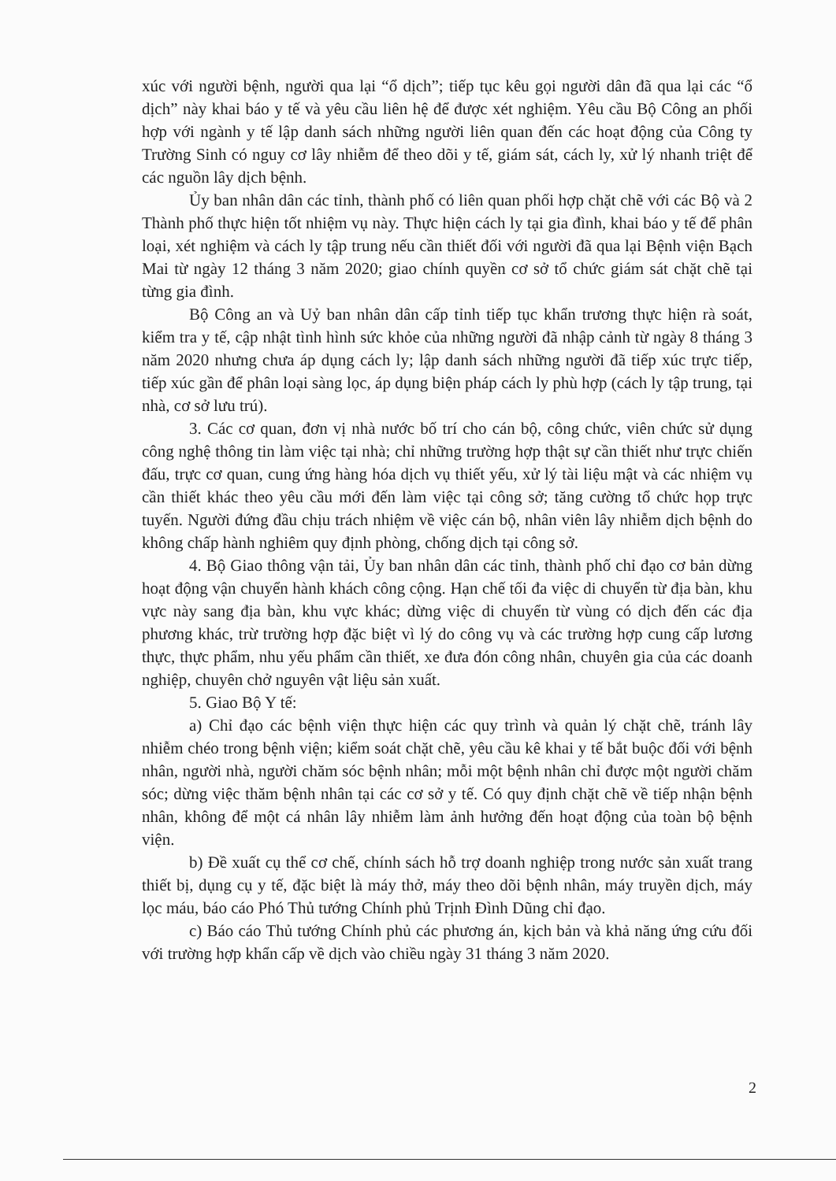xúc với người bệnh, người qua lại “ổ dịch”; tiếp tục kêu gọi người dân đã qua lại các “ổ dịch” này khai báo y tế và yêu cầu liên hệ để được xét nghiệm. Yêu cầu Bộ Công an phối hợp với ngành y tế lập danh sách những người liên quan đến các hoạt động của Công ty Trường Sinh có nguy cơ lây nhiễm để theo dõi y tế, giám sát, cách ly, xử lý nhanh triệt để các nguồn lây dịch bệnh.
Ủy ban nhân dân các tỉnh, thành phố có liên quan phối hợp chặt chẽ với các Bộ và 2 Thành phố thực hiện tốt nhiệm vụ này. Thực hiện cách ly tại gia đình, khai báo y tế để phân loại, xét nghiệm và cách ly tập trung nếu cần thiết đối với người đã qua lại Bệnh viện Bạch Mai từ ngày 12 tháng 3 năm 2020; giao chính quyền cơ sở tổ chức giám sát chặt chẽ tại từng gia đình.
Bộ Công an và Uỷ ban nhân dân cấp tỉnh tiếp tục khẩn trương thực hiện rà soát, kiểm tra y tế, cập nhật tình hình sức khỏe của những người đã nhập cảnh từ ngày 8 tháng 3 năm 2020 nhưng chưa áp dụng cách ly; lập danh sách những người đã tiếp xúc trực tiếp, tiếp xúc gần để phân loại sàng lọc, áp dụng biện pháp cách ly phù hợp (cách ly tập trung, tại nhà, cơ sở lưu trú).
3. Các cơ quan, đơn vị nhà nước bố trí cho cán bộ, công chức, viên chức sử dụng công nghệ thông tin làm việc tại nhà; chỉ những trường hợp thật sự cần thiết như trực chiến đấu, trực cơ quan, cung ứng hàng hóa dịch vụ thiết yếu, xử lý tài liệu mật và các nhiệm vụ cần thiết khác theo yêu cầu mới đến làm việc tại công sở; tăng cường tổ chức họp trực tuyến. Người đứng đầu chịu trách nhiệm về việc cán bộ, nhân viên lây nhiễm dịch bệnh do không chấp hành nghiêm quy định phòng, chống dịch tại công sở.
4. Bộ Giao thông vận tải, Ủy ban nhân dân các tỉnh, thành phố chỉ đạo cơ bản dừng hoạt động vận chuyển hành khách công cộng. Hạn chế tối đa việc di chuyển từ địa bàn, khu vực này sang địa bàn, khu vực khác; dừng việc di chuyển từ vùng có dịch đến các địa phương khác, trừ trường hợp đặc biệt vì lý do công vụ và các trường hợp cung cấp lương thực, thực phẩm, nhu yếu phẩm cần thiết, xe đưa đón công nhân, chuyên gia của các doanh nghiệp, chuyên chở nguyên vật liệu sản xuất.
5. Giao Bộ Y tế:
a) Chỉ đạo các bệnh viện thực hiện các quy trình và quản lý chặt chẽ, tránh lây nhiễm chéo trong bệnh viện; kiểm soát chặt chẽ, yêu cầu kê khai y tế bắt buộc đối với bệnh nhân, người nhà, người chăm sóc bệnh nhân; mỗi một bệnh nhân chỉ được một người chăm sóc; dừng việc thăm bệnh nhân tại các cơ sở y tế. Có quy định chặt chẽ về tiếp nhận bệnh nhân, không để một cá nhân lây nhiễm làm ảnh hưởng đến hoạt động của toàn bộ bệnh viện.
b) Đề xuất cụ thể cơ chế, chính sách hỗ trợ doanh nghiệp trong nước sản xuất trang thiết bị, dụng cụ y tế, đặc biệt là máy thở, máy theo dõi bệnh nhân, máy truyền dịch, máy lọc máu, báo cáo Phó Thủ tướng Chính phủ Trịnh Đình Dũng chỉ đạo.
c) Báo cáo Thủ tướng Chính phủ các phương án, kịch bản và khả năng ứng cứu đối với trường hợp khẩn cấp về dịch vào chiều ngày 31 tháng 3 năm 2020.
2